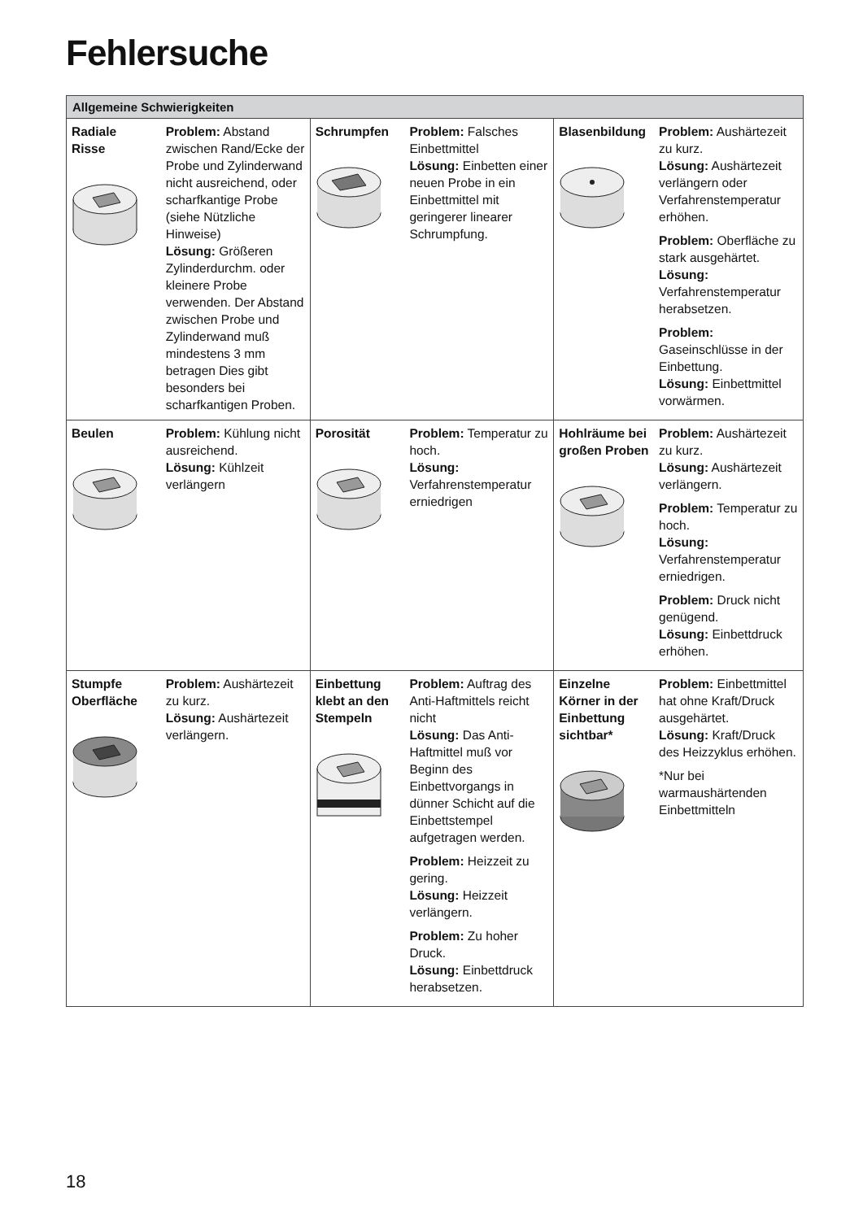Fehlersuche
| Allgemeine Schwierigkeiten | | | | | |
| --- | --- | --- | --- | --- | --- |
| Radiale Risse | Problem: Abstand zwischen Rand/Ecke der Probe und Zylinderwand nicht ausreichend, oder scharfkantige Probe (siehe Nützliche Hinweise) Lösung: Größeren Zylinderdurchm. oder kleinere Probe verwenden. Der Abstand zwischen Probe und Zylinderwand muß mindestens 3 mm betragen Dies gibt besonders bei scharfkantigen Proben. | Schrumpfen | Problem: Falsches Einbettmittel Lösung: Einbetten einer neuen Probe in ein Einbettmittel mit geringerer linearer Schrumpfung. | Blasenbildung | Problem: Aushärtezeit zu kurz. Lösung: Aushärtezeit verlängern oder Verfahrenstemperatur erhöhen. Problem: Oberfläche zu stark ausgehärtet. Lösung: Verfahrenstemperatur herabsetzen. Problem: Gaseinschlüsse in der Einbettung. Lösung: Einbettmittel vorwärmen. |
| Beulen | Problem: Kühlung nicht ausreichend. Lösung: Kühlzeit verlängern | Porosität | Problem: Temperatur zu hoch. Lösung: Verfahrenstemperatur erniedrigen | Hohlräume bei großen Proben | Problem: Aushärtezeit zu kurz. Lösung: Aushärtezeit verlängern. Problem: Temperatur zu hoch. Lösung: Verfahrenstemperatur erniedrigen. Problem: Druck nicht genügend. Lösung: Einbettdruck erhöhen. |
| Stumpfe Oberfläche | Problem: Aushärtezeit zu kurz. Lösung: Aushärtezeit verlängern. | Einbettung klebt an den Stempeln | Problem: Auftrag des Anti-Haftmittels reicht nicht Lösung: Das Anti-Haftmittel muß vor Beginn des Einbettvorgangs in dünner Schicht auf die Einbettstempel aufgetragen werden. Problem: Heizzeit zu gering. Lösung: Heizzeit verlängern. Problem: Zu hoher Druck. Lösung: Einbettdruck herabsetzen. | Einzelne Körner in der Einbettung sichtbar* | Problem: Einbettmittel hat ohne Kraft/Druck ausgehärtet. Lösung: Kraft/Druck des Heizzyklus erhöhen. *Nur bei warmaushärtenden Einbettmitteln |
18